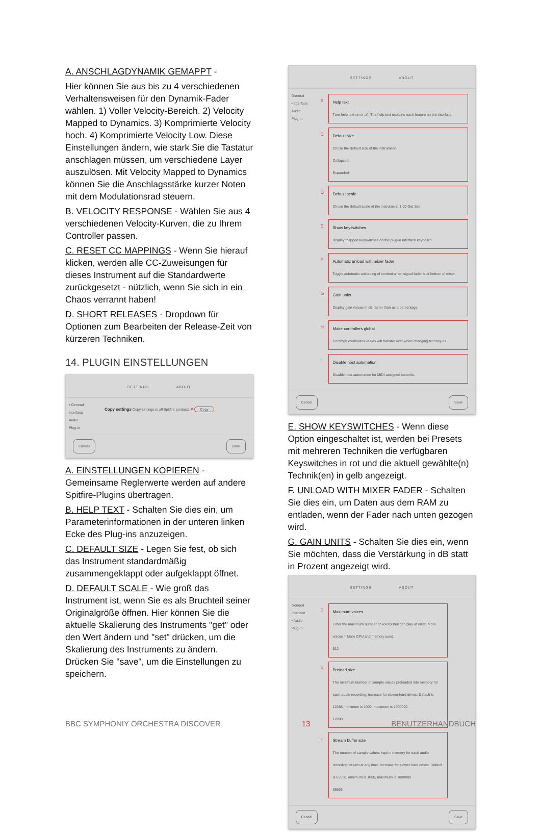A. ANSCHLAGDYNAMIK GEMAPPT -
Hier können Sie aus bis zu 4 verschiedenen Verhaltensweisen für den Dynamik-Fader wählen. 1) Voller Velocity-Bereich. 2) Velocity Mapped to Dynamics. 3) Komprimierte Velocity hoch. 4) Komprimierte Velocity Low. Diese Einstellungen ändern, wie stark Sie die Tastatur anschlagen müssen, um verschiedene Layer auszulösen. Mit Velocity Mapped to Dynamics können Sie die Anschlagsstärke kurzer Noten mit dem Modulationsrad steuern.
B. VELOCITY RESPONSE - Wählen Sie aus 4 verschiedenen Velocity-Kurven, die zu Ihrem Controller passen.
C. RESET CC MAPPINGS - Wenn Sie hierauf klicken, werden alle CC-Zuweisungen für dieses Instrument auf die Standardwerte zurückgesetzt - nützlich, wenn Sie sich in ein Chaos verrannt haben!
D. SHORT RELEASES - Dropdown für Optionen zum Bearbeiten der Release-Zeit von kürzeren Techniken.
14. PLUGIN EINSTELLUNGEN
SETTINGS ABOUT
• General
Interface
Audio
Plug-in
Copy settings Copy settings to all Spitfire products A Copy
Cancel Save
A. EINSTELLUNGEN KOPIEREN - Gemeinsame Reglerwerte werden auf andere Spitfire-Plugins übertragen.
B. HELP TEXT - Schalten Sie dies ein, um Parameterinformationen in der unteren linken Ecke des Plug-ins anzuzeigen.
C. DEFAULT SIZE - Legen Sie fest, ob sich das Instrument standardmäßig zusammengeklappt oder aufgeklappt öffnet.
D. DEFAULT SCALE - Wie groß das Instrument ist, wenn Sie es als Bruchteil seiner Originalgröße öffnen. Hier können Sie die aktuelle Skalierung des Instruments "get" oder den Wert ändern und "set" drücken, um die Skalierung des Instruments zu ändern. Drücken Sie "save", um die Einstellungen zu speichern.
SETTINGS ABOUT
General
• Interface
Audio
Plug-in
B Help text
Turn help text on or off. The help text explains each feature on the interface.
C Default size
Chose the default size of the instrument.
Collapsed
Expanded
D Default scale
Chose the default scale of the instrument. 1.00 Get Set
E Show keyswitches
Display mapped keyswitches on the plug-in interface keyboard.
F Automatic unload with mixer fader
Toggle automatic unloading of content when signal fader is at bottom of mixer.
G Gain units
Display gain values in dB rather than as a percentage.
H Make controllers global
Common controllers values will transfer over when changing techniques
I Disable host automation
Disable host automation for MIDI-assigned controls.
Cancel Save
E. SHOW KEYSWITCHES - Wenn diese Option eingeschaltet ist, werden bei Presets mit mehreren Techniken die verfügbaren Keyswitches in rot und die aktuell gewählte(n) Technik(en) in gelb angezeigt.
F. UNLOAD WITH MIXER FADER - Schalten Sie dies ein, um Daten aus dem RAM zu entladen, wenn der Fader nach unten gezogen wird.
G. GAIN UNITS - Schalten Sie dies ein, wenn Sie möchten, dass die Verstärkung in dB statt in Prozent angezeigt wird.
SETTINGS ABOUT
General
Interface
• Audio
Plug-in
J Maximum voices
Enter the maximum number of voices that can play at once. More voices = More CPU and memory used.
512
K Preload size
The minimum number of sample values preloaded into memory for each audio recording. Increase for slower hard drives. Default is 12288, minimum is 1000, maximum is 1000000.
12288
L Stream buffer size
The number of sample values kept in memory for each audio recording stream at any time. Increase for slower hard drives. Default is 65536, minimum is 1000, maximum is 1000000.
65536
Cancel Save
BBC SYMPHONIY ORCHESTRA DISCOVER 13 BENUTZERHANDBUCH